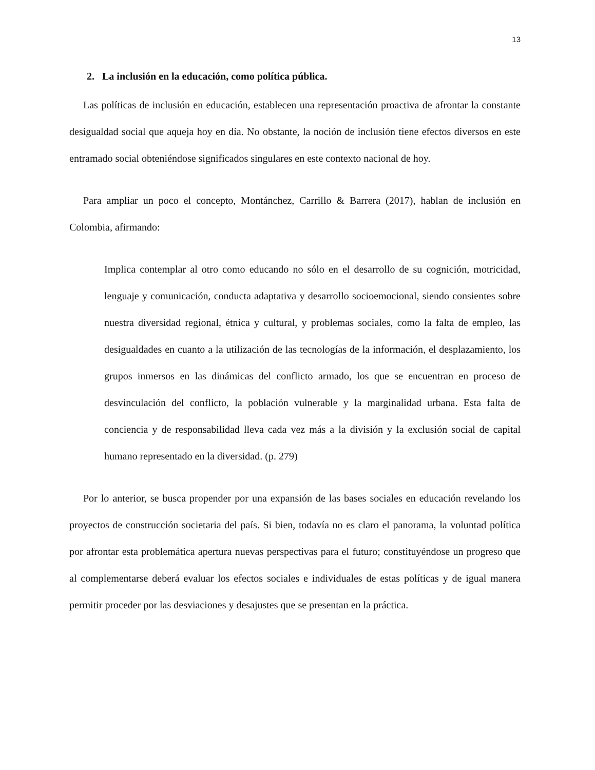13
2. La inclusión en la educación, como política pública.
Las políticas de inclusión en educación, establecen una representación proactiva de afrontar la constante desigualdad social que aqueja hoy en día. No obstante, la noción de inclusión tiene efectos diversos en este entramado social obteniéndose significados singulares en este contexto nacional de hoy.
Para ampliar un poco el concepto, Montánchez, Carrillo & Barrera (2017), hablan de inclusión en Colombia, afirmando:
Implica contemplar al otro como educando no sólo en el desarrollo de su cognición, motricidad, lenguaje y comunicación, conducta adaptativa y desarrollo socioemocional, siendo consientes sobre nuestra diversidad regional, étnica y cultural, y problemas sociales, como la falta de empleo, las desigualdades en cuanto a la utilización de las tecnologías de la información, el desplazamiento, los grupos inmersos en las dinámicas del conflicto armado, los que se encuentran en proceso de desvinculación del conflicto, la población vulnerable y la marginalidad urbana. Esta falta de conciencia y de responsabilidad lleva cada vez más a la división y la exclusión social de capital humano representado en la diversidad. (p. 279)
Por lo anterior, se busca propender por una expansión de las bases sociales en educación revelando los proyectos de construcción societaria del país. Si bien, todavía no es claro el panorama, la voluntad política por afrontar esta problemática apertura nuevas perspectivas para el futuro; constituyéndose un progreso que al complementarse deberá evaluar los efectos sociales e individuales de estas políticas y de igual manera permitir proceder por las desviaciones y desajustes que se presentan en la práctica.